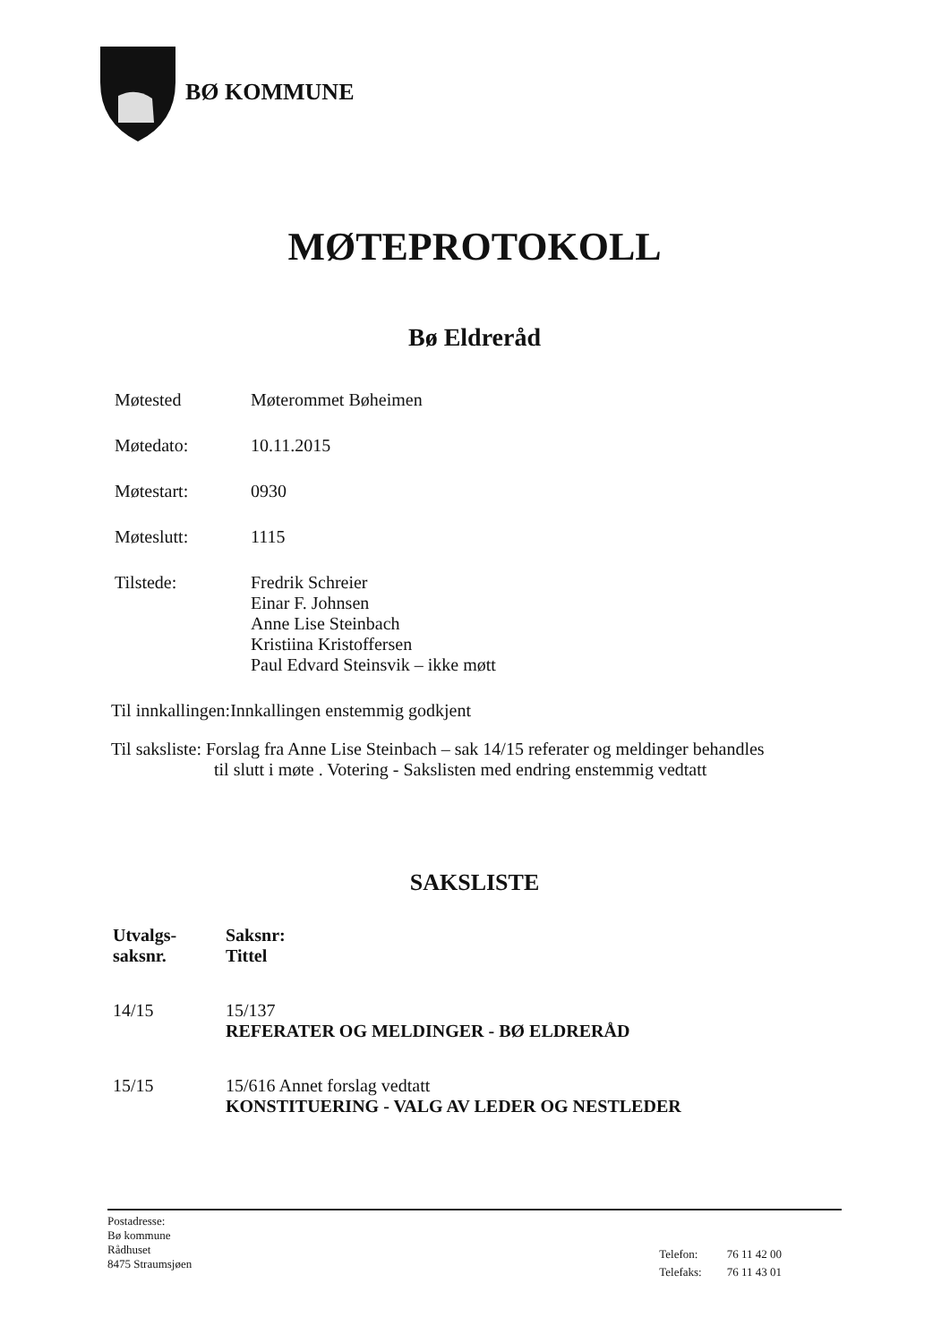BØ KOMMUNE
MØTEPROTOKOLL
Bø Eldreråd
| Møtested | Møterommet Bøheimen |
| Møtedato: | 10.11.2015 |
| Møtestart: | 0930 |
| Møteslutt: | 1115 |
| Tilstede: | Fredrik Schreier Einar F. Johnsen Anne Lise Steinbach Kristiina Kristoffersen Paul Edvard Steinsvik – ikke møtt |
Til innkallingen:Innkallingen enstemmig godkjent
Til saksliste: Forslag fra Anne Lise Steinbach – sak 14/15 referater og meldinger behandles
til slutt i møte . Votering - Sakslisten med endring enstemmig vedtatt
SAKSLISTE
| Utvalgs- saksnr. | Saksnr: Tittel |
| --- | --- |
| 14/15 | 15/137 REFERATER OG MELDINGER - BØ ELDRERÅD |
| 15/15 | 15/616 Annet forslag vedtatt KONSTITUERING - VALG AV LEDER OG NESTLEDER |
Postadresse:
Bø kommune
Rådhuset
8475 Straumsjøen
| Telefon: | 76 11 42 00 |
| Telefaks: | 76 11 43 01 |